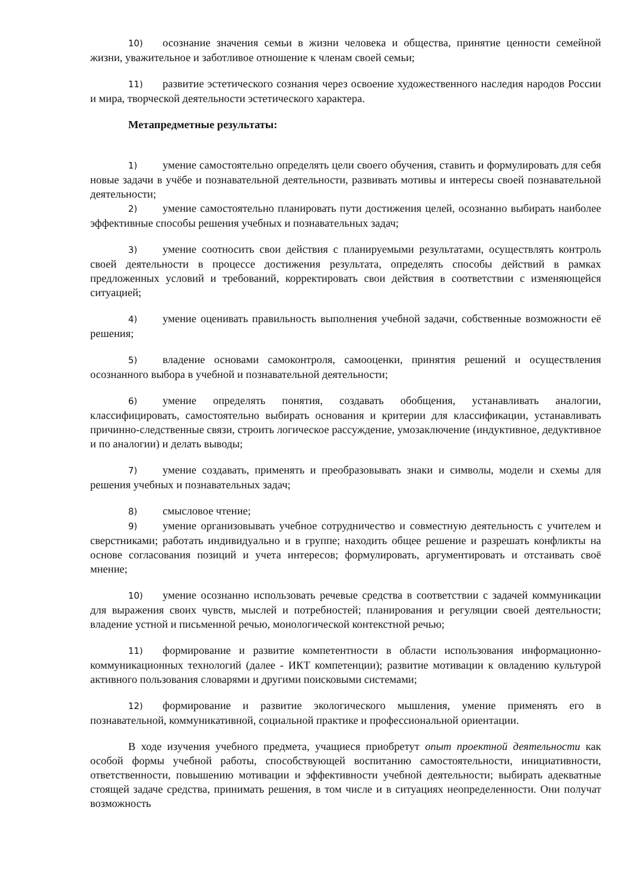10) осознание значения семьи в жизни человека и общества, принятие ценности семейной жизни, уважительное и заботливое отношение к членам своей семьи;
11) развитие эстетического сознания через освоение художественного наследия народов России и мира, творческой деятельности эстетического характера.
Метапредметные результаты:
1) умение самостоятельно определять цели своего обучения, ставить и формулировать для себя новые задачи в учёбе и познавательной деятельности, развивать мотивы и интересы своей познавательной деятельности;
2) умение самостоятельно планировать пути достижения целей, осознанно выбирать наиболее эффективные способы решения учебных и познавательных задач;
3) умение соотносить свои действия с планируемыми результатами, осуществлять контроль своей деятельности в процессе достижения результата, определять способы действий в рамках предложенных условий и требований, корректировать свои действия в соответствии с изменяющейся ситуацией;
4) умение оценивать правильность выполнения учебной задачи, собственные возможности её решения;
5) владение основами самоконтроля, самооценки, принятия решений и осуществления осознанного выбора в учебной и познавательной деятельности;
6) умение определять понятия, создавать обобщения, устанавливать аналогии, классифицировать, самостоятельно выбирать основания и критерии для классификации, устанавливать причинно-следственные связи, строить логическое рассуждение, умозаключение (индуктивное, дедуктивное и по аналогии) и делать выводы;
7) умение создавать, применять и преобразовывать знаки и символы, модели и схемы для решения учебных и познавательных задач;
8) смысловое чтение;
9) умение организовывать учебное сотрудничество и совместную деятельность с учителем и сверстниками; работать индивидуально и в группе; находить общее решение и разрешать конфликты на основе согласования позиций и учета интересов; формулировать, аргументировать и отстаивать своё мнение;
10) умение осознанно использовать речевые средства в соответствии с задачей коммуникации для выражения своих чувств, мыслей и потребностей; планирования и регуляции своей деятельности; владение устной и письменной речью, монологической контекстной речью;
11) формирование и развитие компетентности в области использования информационно- коммуникационных технологий (далее - ИКТ компетенции); развитие мотивации к овладению культурой активного пользования словарями и другими поисковыми системами;
12) формирование и развитие экологического мышления, умение применять его в познавательной, коммуникативной, социальной практике и профессиональной ориентации.
В ходе изучения учебного предмета, учащиеся приобретут опыт проектной деятельности как особой формы учебной работы, способствующей воспитанию самостоятельности, инициативности, ответственности, повышению мотивации и эффективности учебной деятельности; выбирать адекватные стоящей задаче средства, принимать решения, в том числе и в ситуациях неопределенности. Они получат возможность